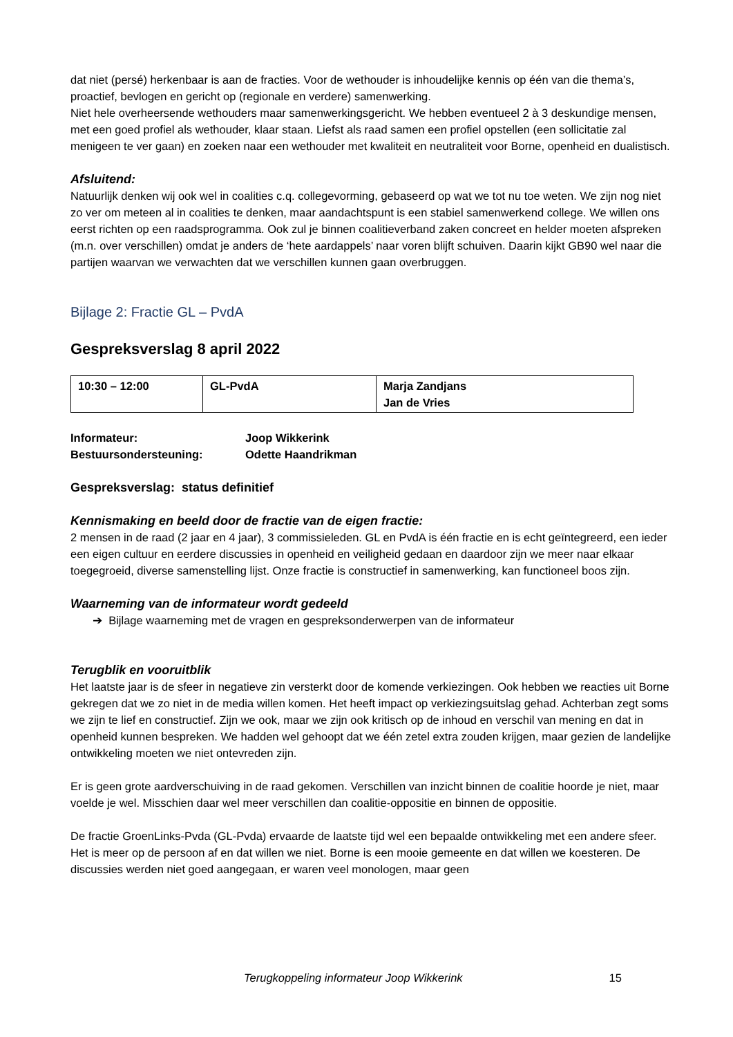dat niet (persé) herkenbaar is aan de fracties. Voor de wethouder is inhoudelijke kennis op één van die thema’s, proactief, bevlogen en gericht op (regionale en verdere) samenwerking.
Niet hele overheersende wethouders maar samenwerkingsgericht. We hebben eventueel 2 à 3 deskundige mensen, met een goed profiel als wethouder, klaar staan. Liefst als raad samen een profiel opstellen (een sollicitatie zal menigeen te ver gaan) en zoeken naar een wethouder met kwaliteit en neutraliteit voor Borne, openheid en dualistisch.
Afsluitend:
Natuurlijk denken wij ook wel in coalities c.q. collegevorming, gebaseerd op wat we tot nu toe weten. We zijn nog niet zo ver om meteen al in coalities te denken, maar aandachtspunt is een stabiel samenwerkend college. We willen ons eerst richten op een raadsprogramma. Ook zul je binnen coalitieverband zaken concreet en helder moeten afspreken (m.n. over verschillen) omdat je anders de ‘hete aardappels’ naar voren blijft schuiven. Daarin kijkt GB90 wel naar die partijen waarvan we verwachten dat we verschillen kunnen gaan overbruggen.
Bijlage 2: Fractie GL – PvdA
Gespreksverslag 8 april 2022
| 10:30 – 12:00 | GL-PvdA | Marja Zandjans Jan de Vries |
| Informateur: | Joop Wikkerink |
| Bestuursondersteuning: | Odette Haandrikman |
Gespreksverslag: status definitief
Kennismaking en beeld door de fractie van de eigen fractie:
2 mensen in de raad (2 jaar en 4 jaar), 3 commissieleden. GL en PvdA is één fractie en is echt geïntegreerd, een ieder een eigen cultuur en eerdere discussies in openheid en veiligheid gedaan en daardoor zijn we meer naar elkaar toegegroeid, diverse samenstelling lijst. Onze fractie is constructief in samenwerking, kan functioneel boos zijn.
Waarneming van de informateur wordt gedeeld
➔ Bijlage waarneming met de vragen en gespreksonderwerpen van de informateur
Terugblik en vooruitblik
Het laatste jaar is de sfeer in negatieve zin versterkt door de komende verkiezingen. Ook hebben we reacties uit Borne gekregen dat we zo niet in de media willen komen. Het heeft impact op verkiezingsuitslag gehad. Achterban zegt soms we zijn te lief en constructief. Zijn we ook, maar we zijn ook kritisch op de inhoud en verschil van mening en dat in openheid kunnen bespreken. We hadden wel gehoopt dat we één zetel extra zouden krijgen, maar gezien de landelijke ontwikkeling moeten we niet ontevreden zijn.
Er is geen grote aardverschuiving in de raad gekomen. Verschillen van inzicht binnen de coalitie hoorde je niet, maar voelde je wel. Misschien daar wel meer verschillen dan coalitie-oppositie en binnen de oppositie.
De fractie GroenLinks-Pvda (GL-Pvda) ervaarde de laatste tijd wel een bepaalde ontwikkeling met een andere sfeer. Het is meer op de persoon af en dat willen we niet. Borne is een mooie gemeente en dat willen we koesteren. De discussies werden niet goed aangegaan, er waren veel monologen, maar geen
Terugkoppeling informateur Joop Wikkerink 15